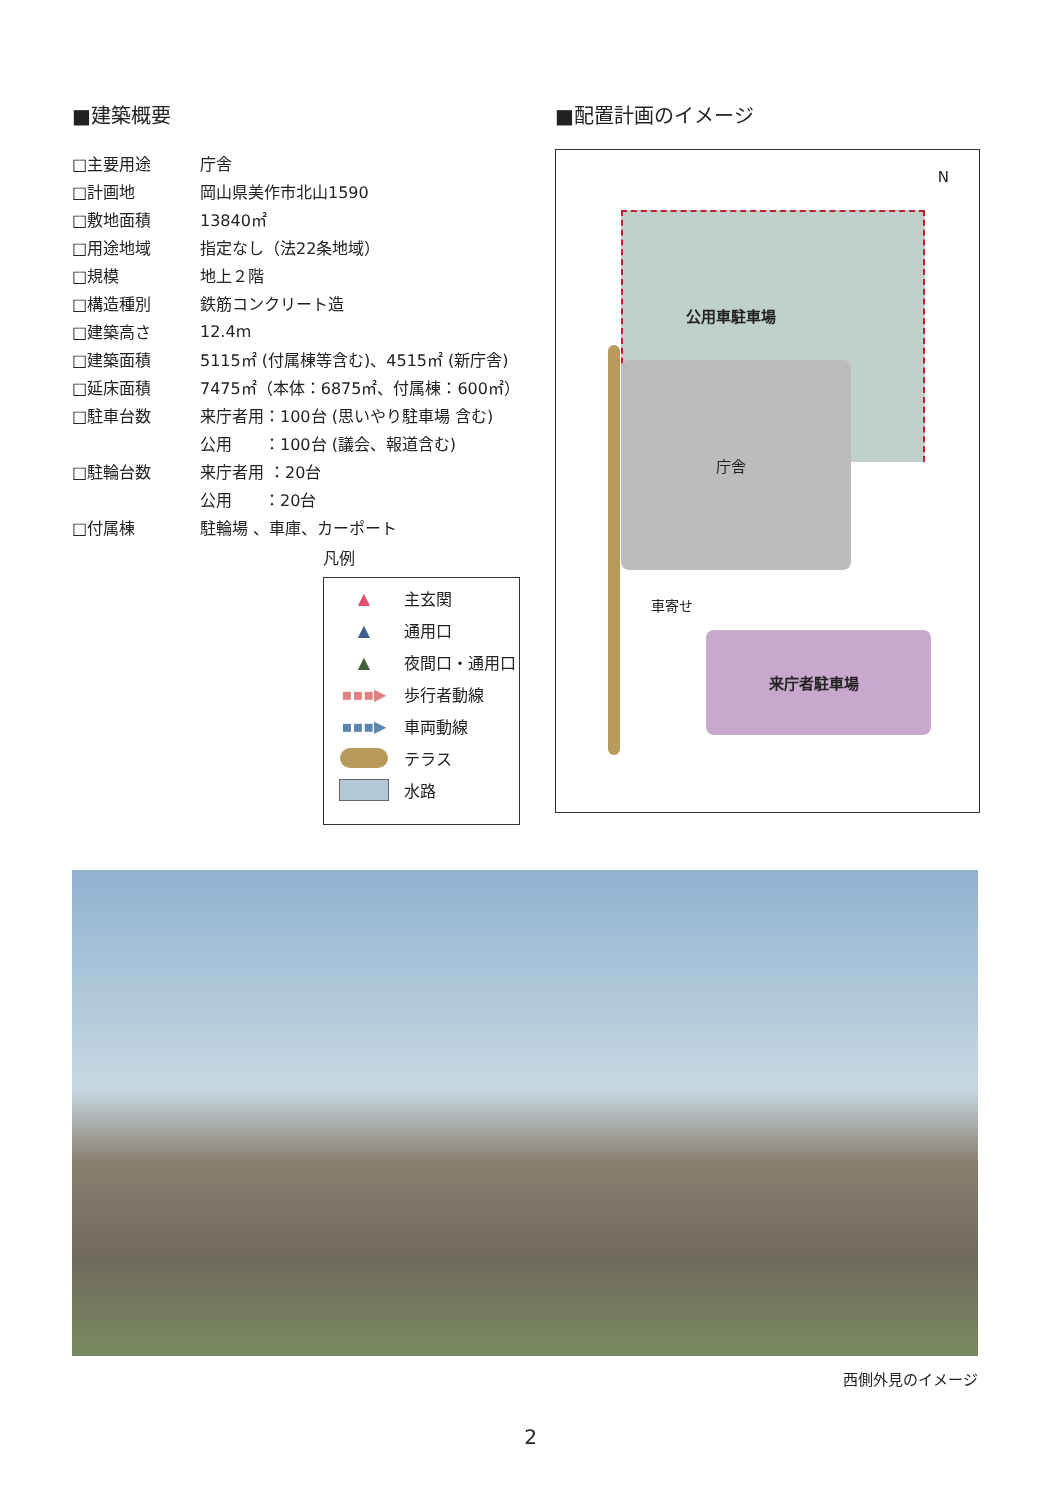■建築概要
| □主要用途 | 庁舎 |
| □計画地 | 岡山県美作市北山1590 |
| □敷地面積 | 13840㎡ |
| □用途地域 | 指定なし（法22条地域） |
| □規模 | 地上２階 |
| □構造種別 | 鉄筋コンクリート造 |
| □建築高さ | 12.4m |
| □建築面積 | 5115㎡ (付属棟等含む)、4515㎡ (新庁舎) |
| □延床面積 | 7475㎡（本体：6875㎡、付属棟：600㎡） |
| □駐車台数 | 来庁者用：100台 (思いやり駐車場 含む) |
| | 公用 ：100台 (議会、報道含む) |
| □駐輪台数 | 来庁者用 ：20台 |
| | 公用 ：20台 |
| □付属棟 | 駐輪場 、車庫、カーポート |
凡例
▲
主玄関
▲
通用口
▲
夜間口・通用口
▪▪▪▶
歩行者動線
▪▪▪▶
車両動線
テラス
水路
■配置計画のイメージ
N
公用車駐車場
庁舎
車寄せ
来庁者駐車場
西側外見のイメージ
2